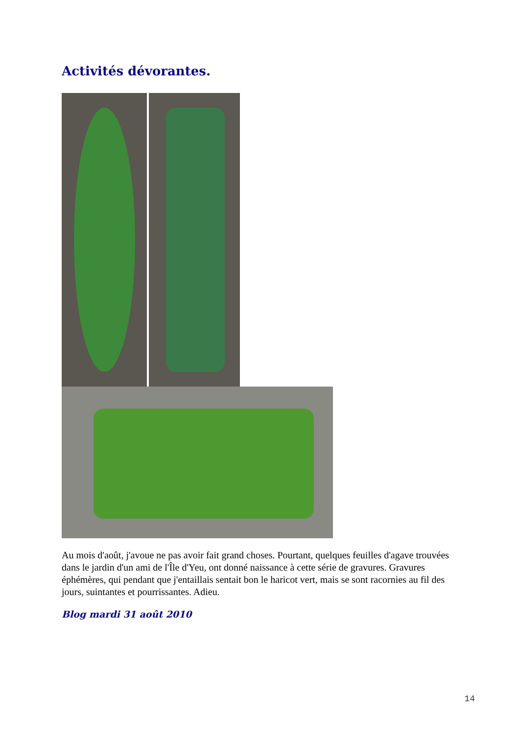Activités dévorantes.
Au mois d'août, j'avoue ne pas avoir fait grand choses. Pourtant, quelques feuilles d'agave trouvées dans le jardin d'un ami de l'Île d'Yeu, ont donné naissance à cette série de gravures. Gravures éphémères, qui pendant que j'entaillais sentait bon le haricot vert, mais se sont racornies au fil des jours, suintantes et pourrissantes. Adieu.
Blog mardi 31 août 2010
14